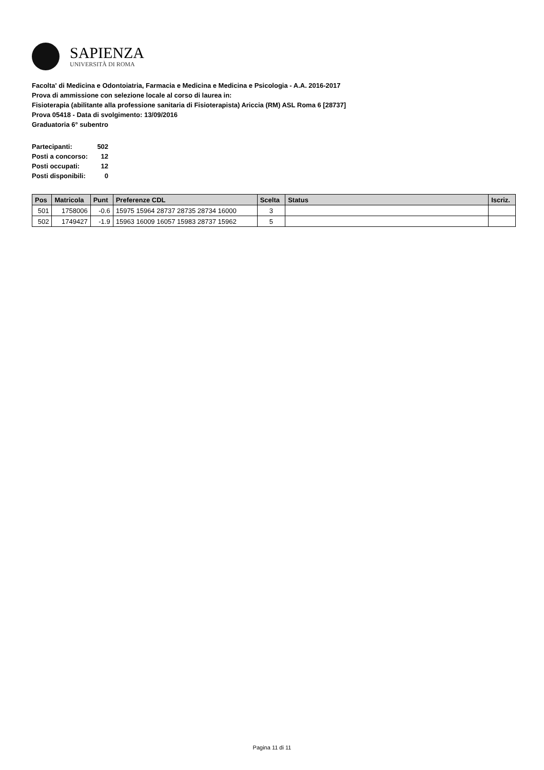SAPIENZA
UNIVERSITÀ DI ROMA
Facolta' di Medicina e Odontoiatria, Farmacia e Medicina e Medicina e Psicologia - A.A. 2016-2017
Prova di ammissione con selezione locale al corso di laurea in:
Fisioterapia (abilitante alla professione sanitaria di Fisioterapista) Ariccia (RM) ASL Roma 6 [28737]
Prova 05418 - Data di svolgimento: 13/09/2016
Graduatoria 6° subentro
| Partecipanti: | 502 |
| Posti a concorso: | 12 |
| Posti occupati: | 12 |
| Posti disponibili: | 0 |
| Pos | Matricola | Punt | Preferenze CDL | Scelta | Status | Iscriz. |
| --- | --- | --- | --- | --- | --- | --- |
| 501 | 1758006 | -0.6 | 15975 15964 28737 28735 28734 16000 | 3 | | |
| 502 | 1749427 | -1.9 | 15963 16009 16057 15983 28737 15962 | 5 | | |
Pagina 11 di 11